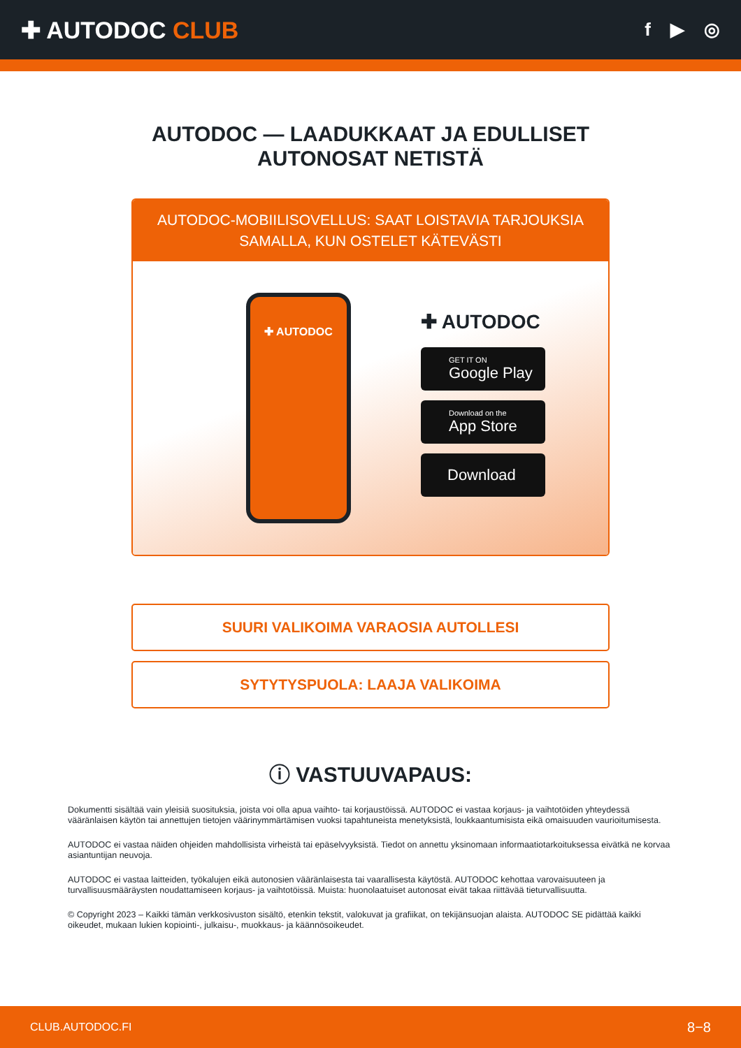✚ AUTODOC CLUB
f ▶ ◎
AUTODOC — LAADUKKAAT JA EDULLISET
AUTONOSAT NETISTÄ
AUTODOC-MOBIILISOVELLUS: SAAT LOISTAVIA TARJOUKSIA SAMALLA, KUN OSTELET KÄTEVÄSTI
✚ AUTODOC
✚ AUTODOC
GET IT ON
Google Play
Download on the
App Store
Download
SUURI VALIKOIMA VARAOSIA AUTOLLESI
SYTYTYSPUOLA: LAAJA VALIKOIMA
ⓘ VASTUUVAPAUS:
Dokumentti sisältää vain yleisiä suosituksia, joista voi olla apua vaihto- tai korjaustöissä. AUTODOC ei vastaa korjaus- ja vaihtotöiden yhteydessä vääränlaisen käytön tai annettujen tietojen väärinymmärtämisen vuoksi tapahtuneista menetyksistä, loukkaantumisista eikä omaisuuden vaurioitumisesta.
AUTODOC ei vastaa näiden ohjeiden mahdollisista virheistä tai epäselvyyksistä. Tiedot on annettu yksinomaan informaatiotarkoituksessa eivätkä ne korvaa asiantuntijan neuvoja.
AUTODOC ei vastaa laitteiden, työkalujen eikä autonosien vääränlaisesta tai vaarallisesta käytöstä. AUTODOC kehottaa varovaisuuteen ja turvallisuusmääräysten noudattamiseen korjaus- ja vaihtotöissä. Muista: huonolaatuiset autonosat eivät takaa riittävää tieturvallisuutta.
© Copyright 2023 – Kaikki tämän verkkosivuston sisältö, etenkin tekstit, valokuvat ja grafiikat, on tekijänsuojan alaista. AUTODOC SE pidättää kaikki oikeudet, mukaan lukien kopiointi-, julkaisu-, muokkaus- ja käännösoikeudet.
CLUB.AUTODOC.FI 8−8